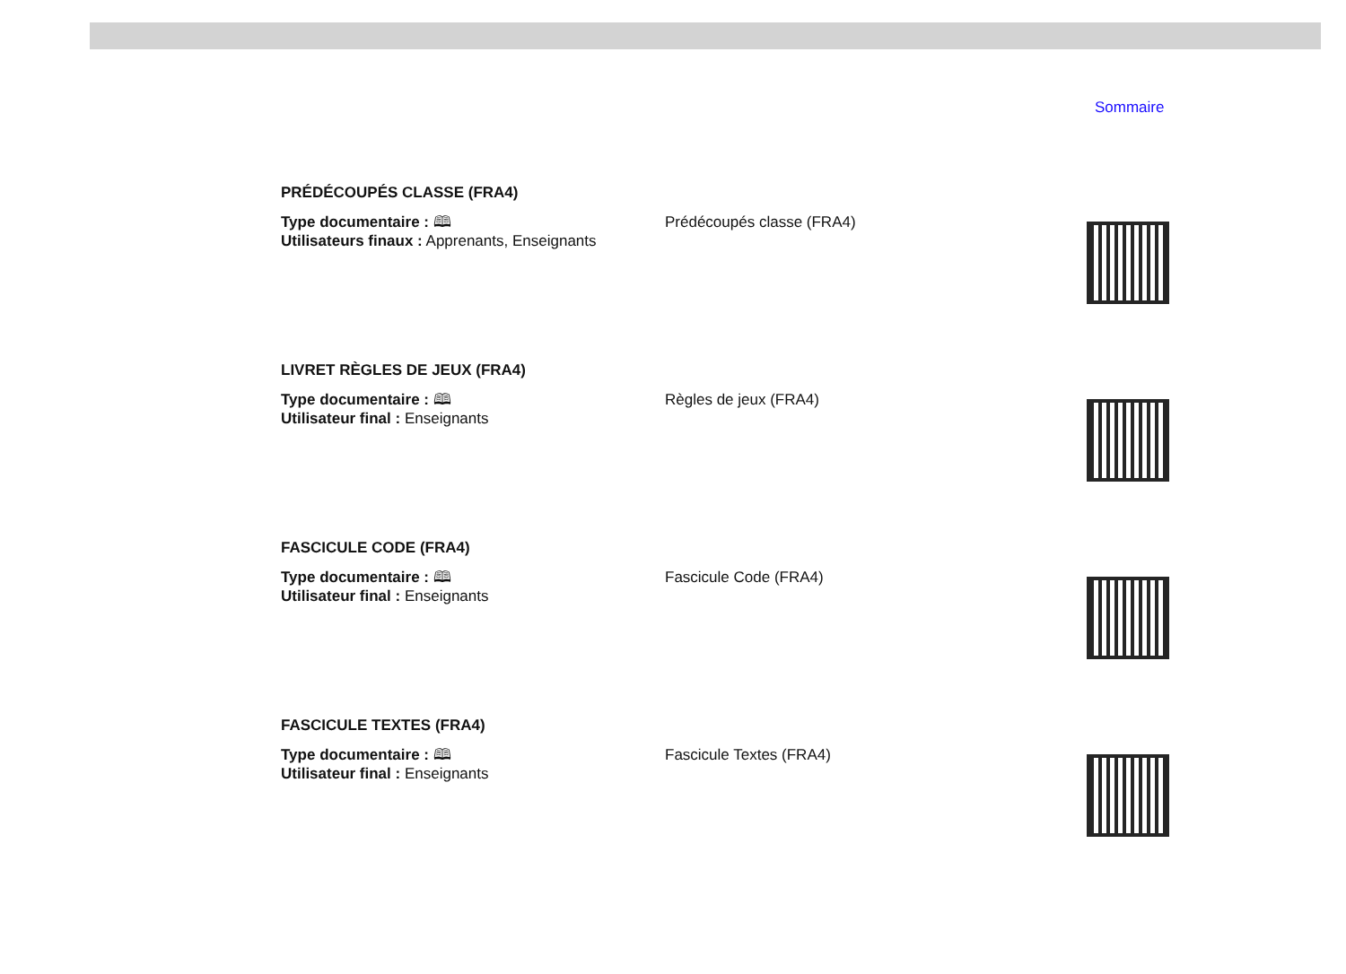Sommaire
PRÉDÉCOUPÉS CLASSE (FRA4)
Type documentaire : 🕮
Utilisateurs finaux : Apprenants, Enseignants
Prédécoupés classe (FRA4)
LIVRET RÈGLES DE JEUX (FRA4)
Type documentaire : 🕮
Utilisateur final : Enseignants
Règles de jeux (FRA4)
FASCICULE CODE (FRA4)
Type documentaire : 🕮
Utilisateur final : Enseignants
Fascicule Code (FRA4)
FASCICULE TEXTES (FRA4)
Type documentaire : 🕮
Utilisateur final : Enseignants
Fascicule Textes (FRA4)